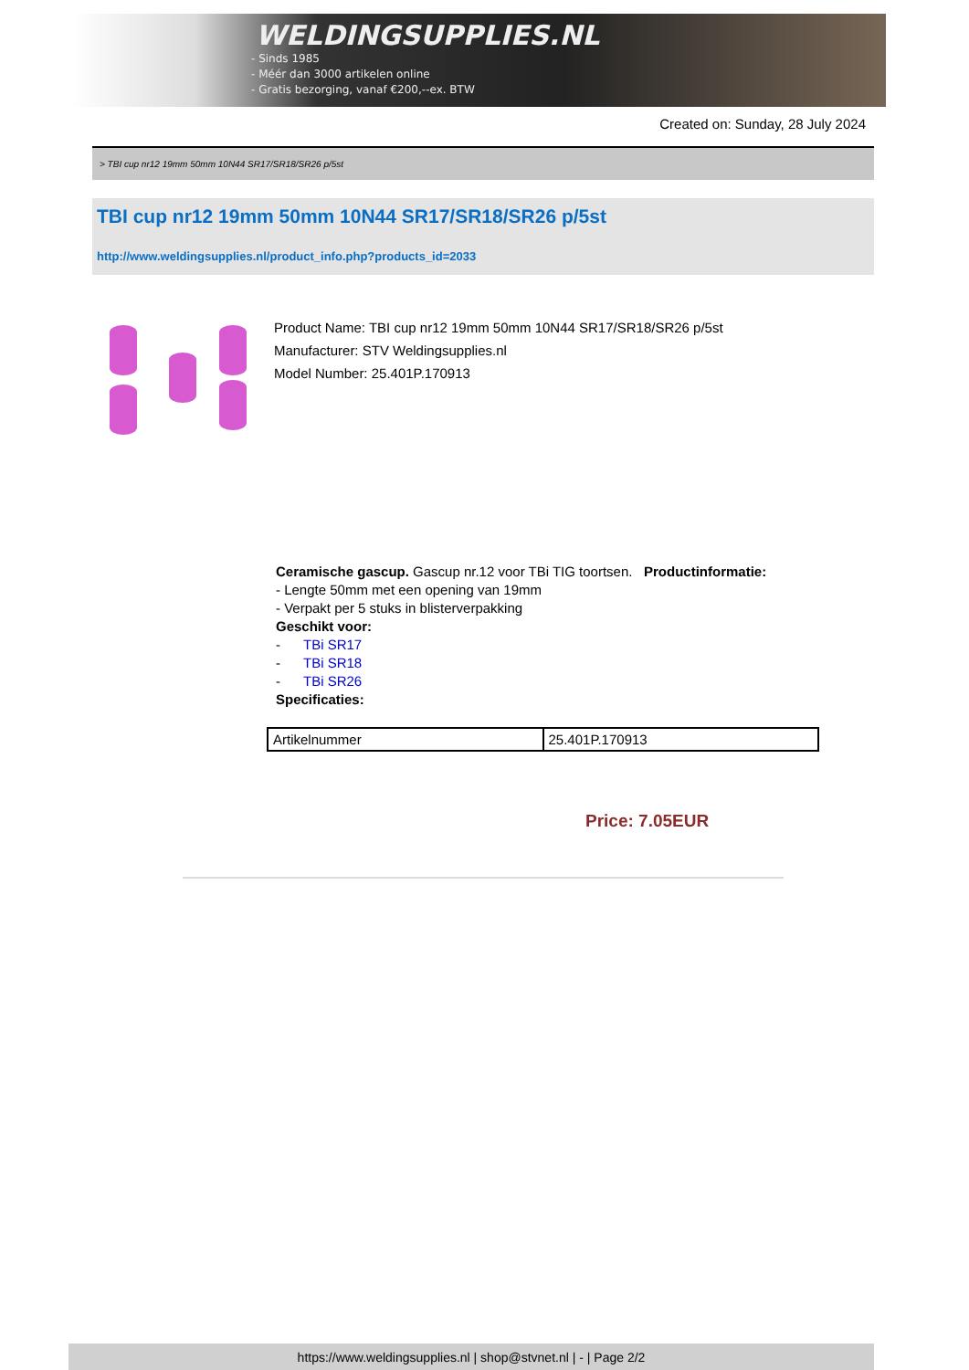WELDINGSUPPLIES.NL
- Sinds 1985
- Méér dan 3000 artikelen online
- Gratis bezorging, vanaf €200,--ex. BTW
Created on: Sunday, 28 July 2024
> TBI cup nr12 19mm 50mm 10N44 SR17/SR18/SR26 p/5st
TBI cup nr12 19mm 50mm 10N44 SR17/SR18/SR26 p/5st
http://www.weldingsupplies.nl/product_info.php?products_id=2033
Product Name: TBI cup nr12 19mm 50mm 10N44 SR17/SR18/SR26 p/5st
Manufacturer: STV Weldingsupplies.nl
Model Number: 25.401P.170913
Ceramische gascup. Gascup nr.12 voor TBi TIG toortsen. Productinformatie:
- Lengte 50mm met een opening van 19mm
- Verpakt per 5 stuks in blisterverpakking
Geschikt voor:
- TBi SR17
- TBi SR18
- TBi SR26
Specificaties:
| Artikelnummer | 25.401P.170913 |
Price: 7.05EUR
https://www.weldingsupplies.nl | shop@stvnet.nl | - | Page 2/2